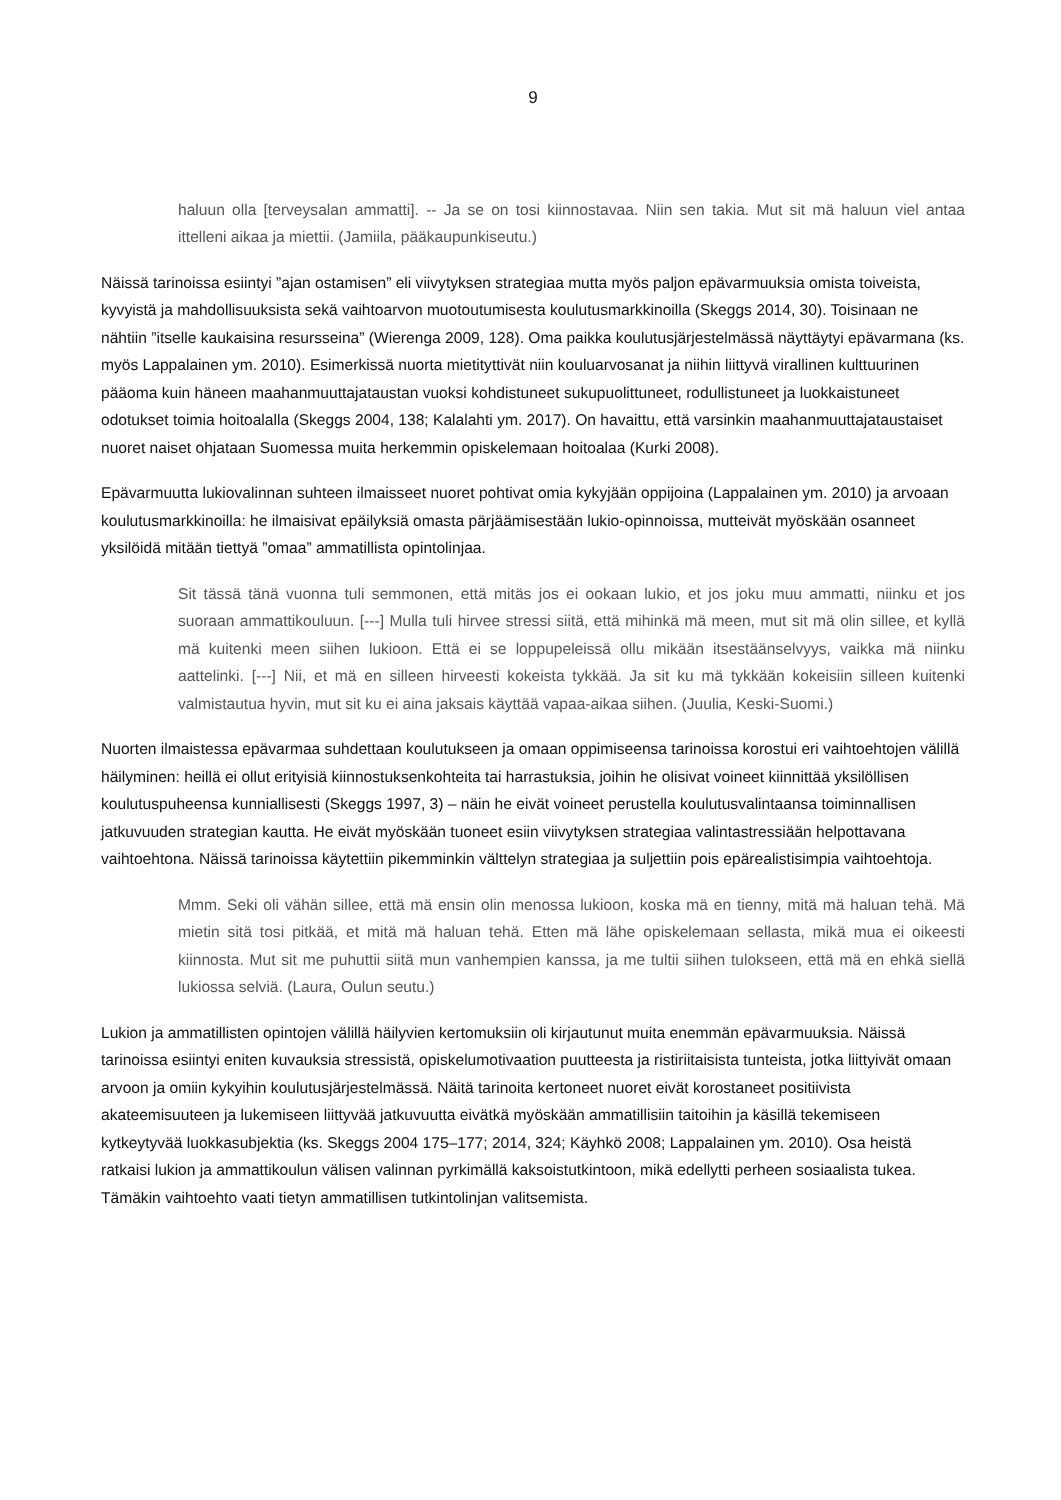9
haluun olla [terveysalan ammatti]. -- Ja se on tosi kiinnostavaa. Niin sen takia. Mut sit mä haluun viel antaa ittelleni aikaa ja miettii. (Jamiila, pääkaupunkiseutu.)
Näissä tarinoissa esiintyi ”ajan ostamisen” eli viivytyksen strategiaa mutta myös paljon epävarmuuksia omista toiveista, kyvyistä ja mahdollisuuksista sekä vaihtoarvon muotoutumisesta koulutusmarkkinoilla (Skeggs 2014, 30). Toisinaan ne nähtiin ”itselle kaukaisina resursseina” (Wierenga 2009, 128). Oma paikka koulutusjärjestelmässä näyttäytyi epävarmana (ks. myös Lappalainen ym. 2010). Esimerkissä nuorta mietityttivät niin kouluarvosanat ja niihin liittyvä virallinen kulttuurinen pääoma kuin häneen maahanmuuttajataustan vuoksi kohdistuneet sukupuolittuneet, rodullistuneet ja luokkaistuneet odotukset toimia hoitoalalla (Skeggs 2004, 138; Kalalahti ym. 2017). On havaittu, että varsinkin maahanmuuttajataustaiset nuoret naiset ohjataan Suomessa muita herkemmin opiskelemaan hoitoalaa (Kurki 2008).
Epävarmuutta lukiovalinnan suhteen ilmaisseet nuoret pohtivat omia kykyjään oppijoina (Lappalainen ym. 2010) ja arvoaan koulutusmarkkinoilla: he ilmaisivat epäilyksiä omasta pärjäämisestään lukio-opinnoissa, mutteivät myöskään osanneet yksilöidä mitään tiettyä ”omaa” ammatillista opintolinjaa.
Sit tässä tänä vuonna tuli semmonen, että mitäs jos ei ookaan lukio, et jos joku muu ammatti, niinku et jos suoraan ammattikouluun. [---] Mulla tuli hirvee stressi siitä, että mihinkä mä meen, mut sit mä olin sillee, et kyllä mä kuitenki meen siihen lukioon. Että ei se loppupeleissä ollu mikään itsestäänselvyys, vaikka mä niinku aattelinki. [---] Nii, et mä en silleen hirveesti kokeista tykkää. Ja sit ku mä tykkään kokeisiin silleen kuitenki valmistautua hyvin, mut sit ku ei aina jaksais käyttää vapaa-aikaa siihen. (Juulia, Keski-Suomi.)
Nuorten ilmaistessa epävarmaa suhdettaan koulutukseen ja omaan oppimiseensa tarinoissa korostui eri vaihtoehtojen välillä häilyminen: heillä ei ollut erityisiä kiinnostuksenkohteita tai harrastuksia, joihin he olisivat voineet kiinnittää yksilöllisen koulutuspuheensa kunniallisesti (Skeggs 1997, 3) – näin he eivät voineet perustella koulutusvalintaansa toiminnallisen jatkuvuuden strategian kautta. He eivät myöskään tuoneet esiin viivytyksen strategiaa valintastressiään helpottavana vaihtoehtona. Näissä tarinoissa käytettiin pikemminkin välttelyn strategiaa ja suljettiin pois epärealistisimpia vaihtoehtoja.
Mmm. Seki oli vähän sillee, että mä ensin olin menossa lukioon, koska mä en tienny, mitä mä haluan tehä. Mä mietin sitä tosi pitkää, et mitä mä haluan tehä. Etten mä lähe opiskelemaan sellasta, mikä mua ei oikeesti kiinnosta. Mut sit me puhuttii siitä mun vanhempien kanssa, ja me tultii siihen tulokseen, että mä en ehkä siellä lukiossa selviä. (Laura, Oulun seutu.)
Lukion ja ammatillisten opintojen välillä häilyvien kertomuksiin oli kirjautunut muita enemmän epävarmuuksia. Näissä tarinoissa esiintyi eniten kuvauksia stressistä, opiskelumotivaation puutteesta ja ristiriitaisista tunteista, jotka liittyivät omaan arvoon ja omiin kykyihin koulutusjärjestelmässä. Näitä tarinoita kertoneet nuoret eivät korostaneet positiivista akateemisuuteen ja lukemiseen liittyvää jatkuvuutta eivätkä myöskään ammatillisiin taitoihin ja käsillä tekemiseen kytkeytyvää luokkasubjektia (ks. Skeggs 2004 175–177; 2014, 324; Käyhkö 2008; Lappalainen ym. 2010). Osa heistä ratkaisi lukion ja ammattikoulun välisen valinnan pyrkimällä kaksoistutkintoon, mikä edellytti perheen sosiaalista tukea. Tämäkin vaihtoehto vaati tietyn ammatillisen tutkintolinjan valitsemista.